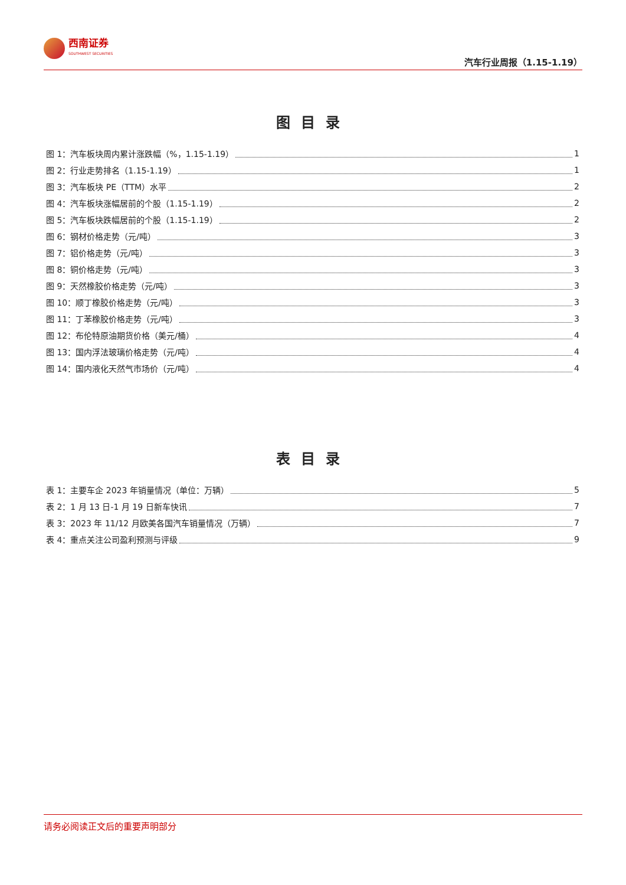西南证券
SOUTHWEST SECURITIES
汽车行业周报（1.15-1.19）
图目录
图 1：汽车板块周内累计涨跌幅（%，1.15-1.19） 1
图 2：行业走势排名（1.15-1.19） 1
图 3：汽车板块 PE（TTM）水平 2
图 4：汽车板块涨幅居前的个股（1.15-1.19） 2
图 5：汽车板块跌幅居前的个股（1.15-1.19） 2
图 6：钢材价格走势（元/吨） 3
图 7：铝价格走势（元/吨） 3
图 8：铜价格走势（元/吨） 3
图 9：天然橡胶价格走势（元/吨） 3
图 10：顺丁橡胶价格走势（元/吨） 3
图 11：丁苯橡胶价格走势（元/吨） 3
图 12：布伦特原油期货价格（美元/桶） 4
图 13：国内浮法玻璃价格走势（元/吨） 4
图 14：国内液化天然气市场价（元/吨） 4
表目录
表 1：主要车企 2023 年销量情况（单位：万辆） 5
表 2：1 月 13 日-1 月 19 日新车快讯 7
表 3：2023 年 11/12 月欧美各国汽车销量情况（万辆） 7
表 4：重点关注公司盈利预测与评级 9
请务必阅读正文后的重要声明部分